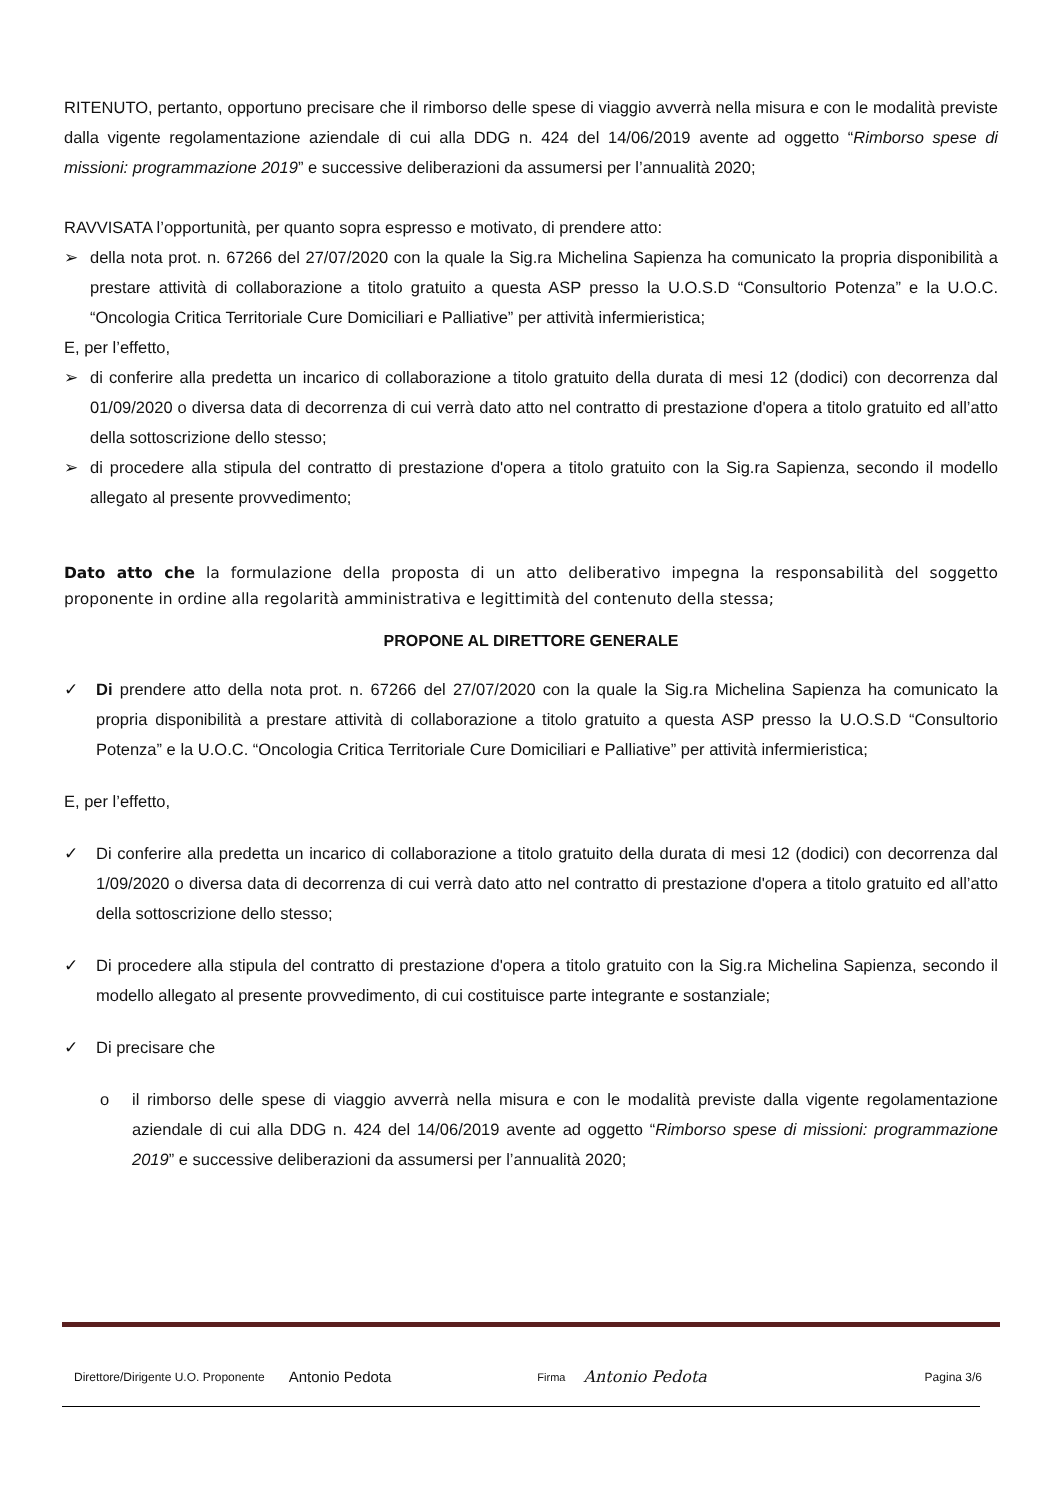RITENUTO, pertanto, opportuno precisare che il rimborso delle spese di viaggio avverrà nella misura e con le modalità previste dalla vigente regolamentazione aziendale di cui alla DDG n. 424 del 14/06/2019 avente ad oggetto “Rimborso spese di missioni: programmazione 2019” e successive deliberazioni da assumersi per l’annualità 2020;
RAVVISATA l’opportunità, per quanto sopra espresso e motivato, di prendere atto:
➢ della nota prot. n. 67266 del 27/07/2020 con la quale la Sig.ra Michelina Sapienza ha comunicato la propria disponibilità a prestare attività di collaborazione a titolo gratuito a questa ASP presso la U.O.S.D “Consultorio Potenza” e la U.O.C. “Oncologia Critica Territoriale Cure Domiciliari e Palliative” per attività infermieristica;
E, per l’effetto,
➢ di conferire alla predetta un incarico di collaborazione a titolo gratuito della durata di mesi 12 (dodici) con decorrenza dal 01/09/2020 o diversa data di decorrenza di cui verrà dato atto nel contratto di prestazione d'opera a titolo gratuito ed all’atto della sottoscrizione dello stesso;
➢ di procedere alla stipula del contratto di prestazione d'opera a titolo gratuito con la Sig.ra Sapienza, secondo il modello allegato al presente provvedimento;
Dato atto che la formulazione della proposta di un atto deliberativo impegna la responsabilità del soggetto proponente in ordine alla regolarità amministrativa e legittimità del contenuto della stessa;
PROPONE AL DIRETTORE GENERALE
✓ Di prendere atto della nota prot. n. 67266 del 27/07/2020 con la quale la Sig.ra Michelina Sapienza ha comunicato la propria disponibilità a prestare attività di collaborazione a titolo gratuito a questa ASP presso la U.O.S.D “Consultorio Potenza” e la U.O.C. “Oncologia Critica Territoriale Cure Domiciliari e Palliative” per attività infermieristica;
E, per l’effetto,
✓ Di conferire alla predetta un incarico di collaborazione a titolo gratuito della durata di mesi 12 (dodici) con decorrenza dal 1/09/2020 o diversa data di decorrenza di cui verrà dato atto nel contratto di prestazione d'opera a titolo gratuito ed all’atto della sottoscrizione dello stesso;
✓ Di procedere alla stipula del contratto di prestazione d'opera a titolo gratuito con la Sig.ra Michelina Sapienza, secondo il modello allegato al presente provvedimento, di cui costituisce parte integrante e sostanziale;
✓ Di precisare che
o il rimborso delle spese di viaggio avverrà nella misura e con le modalità previste dalla vigente regolamentazione aziendale di cui alla DDG n. 424 del 14/06/2019 avente ad oggetto “Rimborso spese di missioni: programmazione 2019” e successive deliberazioni da assumersi per l’annualità 2020;
Direttore/Dirigente U.O. Proponente Antonio Pedota Firma Antonio Pedota Pagina 3/6